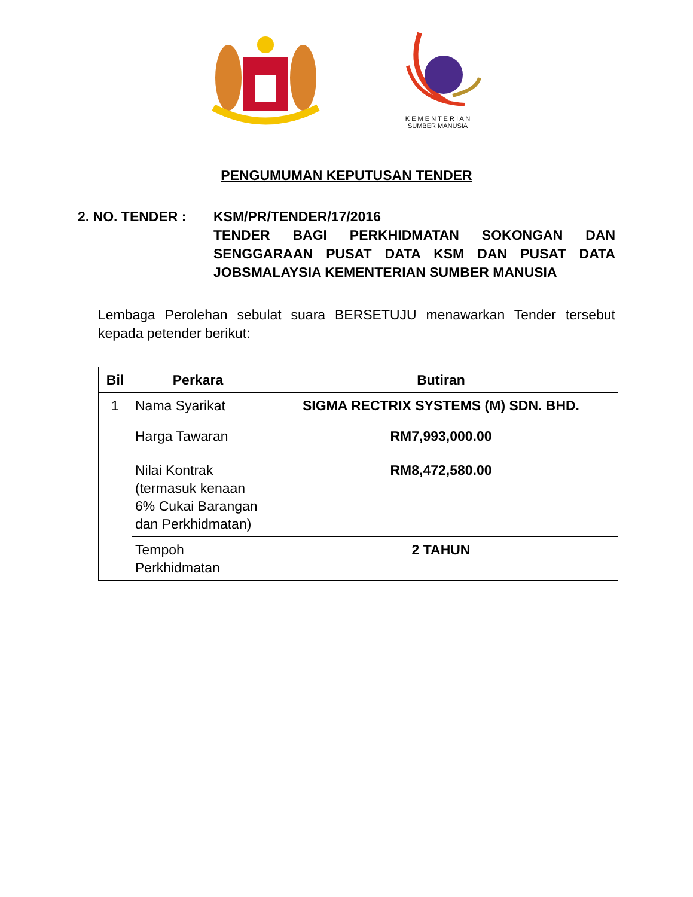K E M E N T E R I A N
SUMBER MANUSIA
PENGUMUMAN KEPUTUSAN TENDER
2. NO. TENDER : KSM/PR/TENDER/17/2016
TENDER BAGI PERKHIDMATAN SOKONGAN DAN SENGGARAAN PUSAT DATA KSM DAN PUSAT DATA JOBSMALAYSIA KEMENTERIAN SUMBER MANUSIA
Lembaga Perolehan sebulat suara BERSETUJU menawarkan Tender tersebut kepada petender berikut:
| Bil | Perkara | Butiran |
| --- | --- | --- |
| 1 | Nama Syarikat | SIGMA RECTRIX SYSTEMS (M) SDN. BHD. |
| | Harga Tawaran | RM7,993,000.00 |
| | Nilai Kontrak (termasuk kenaan 6% Cukai Barangan dan Perkhidmatan) | RM8,472,580.00 |
| | Tempoh Perkhidmatan | 2 TAHUN |